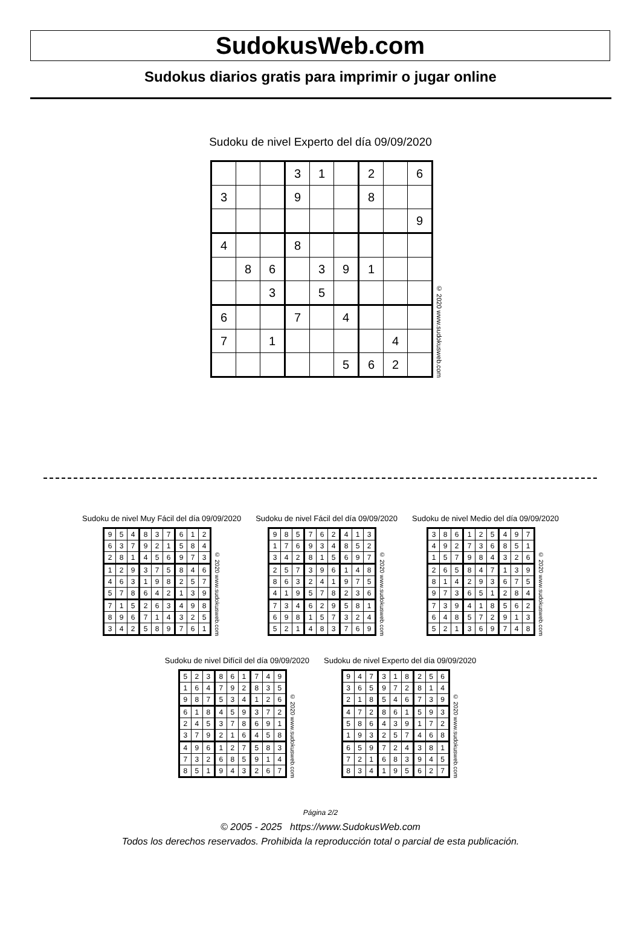SudokusWeb.com
Sudokus diarios gratis para imprimir o jugar online
Sudoku de nivel Experto del día 09/09/2020
| | | | 3 | 1 | | 2 | | 6 |
| 3 | | | 9 | | | 8 | | |
| | | | | | | | | 9 |
| 4 | | | 8 | | | | | |
| | 8 | 6 | | 3 | 9 | 1 | | |
| | | 3 | | 5 | | | | |
| 6 | | | 7 | | 4 | | | |
| 7 | | 1 | | | | | 4 | |
| | | | | | 5 | 6 | 2 | |
© 2020 www.sudokusweb.com
Sudoku de nivel Muy Fácil del día 09/09/2020
| 9 | 5 | 4 | 8 | 3 | 7 | 6 | 1 | 2 |
| 6 | 3 | 7 | 9 | 2 | 1 | 5 | 8 | 4 |
| 2 | 8 | 1 | 4 | 5 | 6 | 9 | 7 | 3 |
| 1 | 2 | 9 | 3 | 7 | 5 | 8 | 4 | 6 |
| 4 | 6 | 3 | 1 | 9 | 8 | 2 | 5 | 7 |
| 5 | 7 | 8 | 6 | 4 | 2 | 1 | 3 | 9 |
| 7 | 1 | 5 | 2 | 6 | 3 | 4 | 9 | 8 |
| 8 | 9 | 6 | 7 | 1 | 4 | 3 | 2 | 5 |
| 3 | 4 | 2 | 5 | 8 | 9 | 7 | 6 | 1 |
© 2020 www.sudokusweb.com
Sudoku de nivel Fácil del día 09/09/2020
| 9 | 8 | 5 | 7 | 6 | 2 | 4 | 1 | 3 |
| 1 | 7 | 6 | 9 | 3 | 4 | 8 | 5 | 2 |
| 3 | 4 | 2 | 8 | 1 | 5 | 6 | 9 | 7 |
| 2 | 5 | 7 | 3 | 9 | 6 | 1 | 4 | 8 |
| 8 | 6 | 3 | 2 | 4 | 1 | 9 | 7 | 5 |
| 4 | 1 | 9 | 5 | 7 | 8 | 2 | 3 | 6 |
| 7 | 3 | 4 | 6 | 2 | 9 | 5 | 8 | 1 |
| 6 | 9 | 8 | 1 | 5 | 7 | 3 | 2 | 4 |
| 5 | 2 | 1 | 4 | 8 | 3 | 7 | 6 | 9 |
© 2020 www.sudokusweb.com
Sudoku de nivel Medio del día 09/09/2020
| 3 | 8 | 6 | 1 | 2 | 5 | 4 | 9 | 7 |
| 4 | 9 | 2 | 7 | 3 | 6 | 8 | 5 | 1 |
| 1 | 5 | 7 | 9 | 8 | 4 | 3 | 2 | 6 |
| 2 | 6 | 5 | 8 | 4 | 7 | 1 | 3 | 9 |
| 8 | 1 | 4 | 2 | 9 | 3 | 6 | 7 | 5 |
| 9 | 7 | 3 | 6 | 5 | 1 | 2 | 8 | 4 |
| 7 | 3 | 9 | 4 | 1 | 8 | 5 | 6 | 2 |
| 6 | 4 | 8 | 5 | 7 | 2 | 9 | 1 | 3 |
| 5 | 2 | 1 | 3 | 6 | 9 | 7 | 4 | 8 |
© 2020 www.sudokusweb.com
Sudoku de nivel Difícil del día 09/09/2020
| 5 | 2 | 3 | 8 | 6 | 1 | 7 | 4 | 9 |
| 1 | 6 | 4 | 7 | 9 | 2 | 8 | 3 | 5 |
| 9 | 8 | 7 | 5 | 3 | 4 | 1 | 2 | 6 |
| 6 | 1 | 8 | 4 | 5 | 9 | 3 | 7 | 2 |
| 2 | 4 | 5 | 3 | 7 | 8 | 6 | 9 | 1 |
| 3 | 7 | 9 | 2 | 1 | 6 | 4 | 5 | 8 |
| 4 | 9 | 6 | 1 | 2 | 7 | 5 | 8 | 3 |
| 7 | 3 | 2 | 6 | 8 | 5 | 9 | 1 | 4 |
| 8 | 5 | 1 | 9 | 4 | 3 | 2 | 6 | 7 |
© 2020 www.sudokusweb.com
Sudoku de nivel Experto del día 09/09/2020
| 9 | 4 | 7 | 3 | 1 | 8 | 2 | 5 | 6 |
| 3 | 6 | 5 | 9 | 7 | 2 | 8 | 1 | 4 |
| 2 | 1 | 8 | 5 | 4 | 6 | 7 | 3 | 9 |
| 4 | 7 | 2 | 8 | 6 | 1 | 5 | 9 | 3 |
| 5 | 8 | 6 | 4 | 3 | 9 | 1 | 7 | 2 |
| 1 | 9 | 3 | 2 | 5 | 7 | 4 | 6 | 8 |
| 6 | 5 | 9 | 7 | 2 | 4 | 3 | 8 | 1 |
| 7 | 2 | 1 | 6 | 8 | 3 | 9 | 4 | 5 |
| 8 | 3 | 4 | 1 | 9 | 5 | 6 | 2 | 7 |
© 2020 www.sudokusweb.com
Página 2/2
© 2005 - 2025 https://www.SudokusWeb.com
Todos los derechos reservados. Prohibida la reproducción total o parcial de esta publicación.